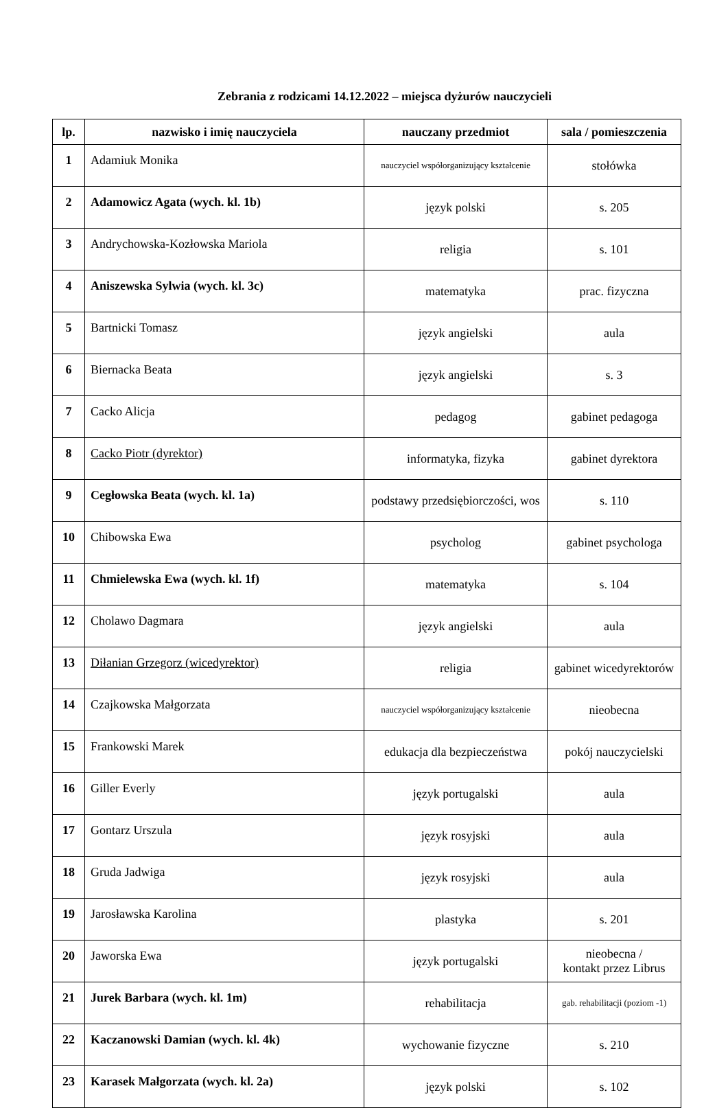Zebrania z rodzicami 14.12.2022 – miejsca dyżurów nauczycieli
| lp. | nazwisko i imię nauczyciela | nauczany przedmiot | sala / pomieszczenia |
| --- | --- | --- | --- |
| 1 | Adamiuk Monika | nauczyciel współorganizujący kształcenie | stołówka |
| 2 | Adamowicz Agata (wych. kl. 1b) | język polski | s. 205 |
| 3 | Andrychowska-Kozłowska Mariola | religia | s. 101 |
| 4 | Aniszewska Sylwia (wych. kl. 3c) | matematyka | prac. fizyczna |
| 5 | Bartnicki Tomasz | język angielski | aula |
| 6 | Biernacka Beata | język angielski | s. 3 |
| 7 | Cacko Alicja | pedagog | gabinet pedagoga |
| 8 | Cacko Piotr (dyrektor) | informatyka, fizyka | gabinet dyrektora |
| 9 | Cegłowska Beata (wych. kl. 1a) | podstawy przedsiębiorczości, wos | s. 110 |
| 10 | Chibowska Ewa | psycholog | gabinet psychologa |
| 11 | Chmielewska Ewa (wych. kl. 1f) | matematyka | s. 104 |
| 12 | Cholawo Dagmara | język angielski | aula |
| 13 | Diłanian Grzegorz (wicedyrektor) | religia | gabinet wicedyrektorów |
| 14 | Czajkowska Małgorzata | nauczyciel współorganizujący kształcenie | nieobecna |
| 15 | Frankowski Marek | edukacja dla bezpieczeństwa | pokój nauczycielski |
| 16 | Giller Everly | język portugalski | aula |
| 17 | Gontarz Urszula | język rosyjski | aula |
| 18 | Gruda Jadwiga | język rosyjski | aula |
| 19 | Jarosławska Karolina | plastyka | s. 201 |
| 20 | Jaworska Ewa | język portugalski | nieobecna / kontakt przez Librus |
| 21 | Jurek Barbara (wych. kl. 1m) | rehabilitacja | gab. rehabilitacji (poziom -1) |
| 22 | Kaczanowski Damian (wych. kl. 4k) | wychowanie fizyczne | s. 210 |
| 23 | Karasek Małgorzata (wych. kl. 2a) | język polski | s. 102 |